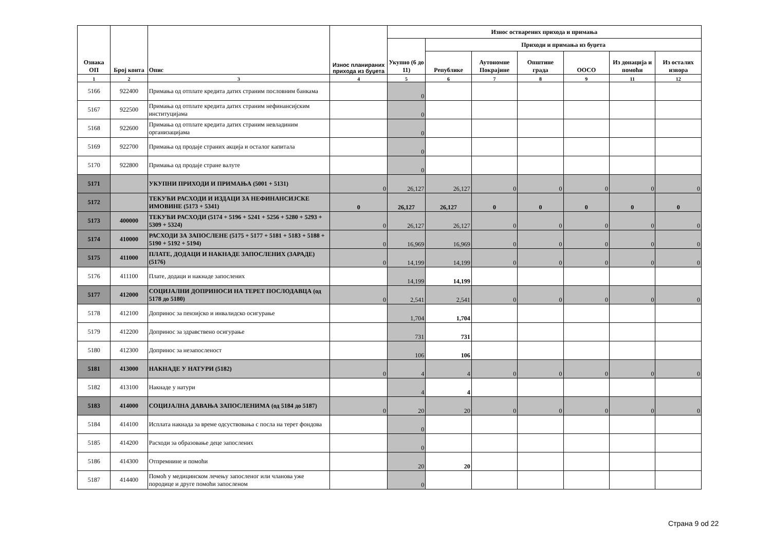| Ознака ОП | Број конта | Опис | Износ планираних прихода из буџета | Износ остварених прихода и примања | | | | | | |
| --- | --- | --- | --- | --- | --- | --- | --- | --- | --- | --- |
| | | | | Укупно (6 до 11) | Приходи и примања из буџета | | | | | |
| | | | | | Републике | Аутономне Покрајине | Општине града | ООСО | Из донација и помоћи | Из осталих извора |
| 1 | 2 | 3 | 4 | 5 | 6 | 7 | 8 | 9 | 11 | 12 |
| 5166 | 922400 | Примања од отплате кредита датих страним пословним банкама | | 0 | | | | | | |
| 5167 | 922500 | Примања од отплате кредита датих страним нефинансијским институцијама | | 0 | | | | | | |
| 5168 | 922600 | Примања од отплате кредита датих страним невладиним организацијама | | 0 | | | | | | |
| 5169 | 922700 | Примања од продаје страних акција и осталог капитала | | 0 | | | | | | |
| 5170 | 922800 | Примања од продаје стране валуте | | 0 | | | | | | |
| 5171 | | УКУПНИ ПРИХОДИ И ПРИМАЊА (5001 + 5131) | 0 | 26,127 | 26,127 | 0 | 0 | 0 | 0 | 0 |
| 5172 | | ТЕКУЋИ РАСХОДИ И ИЗДАЦИ ЗА НЕФИНАНСИЈСКЕ ИМОВИНЕ (5173 + 5341) | 0 | 26,127 | 26,127 | 0 | 0 | 0 | 0 | 0 |
| 5173 | 400000 | ТЕКУЋИ РАСХОДИ (5174 + 5196 + 5241 + 5256 + 5280 + 5293 + 5309 + 5324) | 0 | 26,127 | 26,127 | 0 | 0 | 0 | 0 | 0 |
| 5174 | 410000 | РАСХОДИ ЗА ЗАПОСЛЕНЕ (5175 + 5177 + 5181 + 5183 + 5188 + 5190 + 5192 + 5194) | 0 | 16,969 | 16,969 | 0 | 0 | 0 | 0 | 0 |
| 5175 | 411000 | ПЛАТЕ, ДОДАЦИ И НАКНАДЕ ЗАПОСЛЕНИХ (ЗАРАДЕ) (5176) | 0 | 14,199 | 14,199 | 0 | 0 | 0 | 0 | 0 |
| 5176 | 411100 | Плате, додаци и накнаде запослених | | 14,199 | 14,199 | | | | | |
| 5177 | 412000 | СОЦИЈАЛНИ ДОПРИНОСИ НА ТЕРЕТ ПОСЛОДАВЦА (од 5178 до 5180) | 0 | 2,541 | 2,541 | 0 | 0 | 0 | 0 | 0 |
| 5178 | 412100 | Допринос за пензијско и инвалидско осигурање | | 1,704 | 1,704 | | | | | |
| 5179 | 412200 | Допринос за здравствено осигурање | | 731 | 731 | | | | | |
| 5180 | 412300 | Допринос за незапосленост | | 106 | 106 | | | | | |
| 5181 | 413000 | НАКНАДЕ У НАТУРИ (5182) | 0 | 4 | 4 | 0 | 0 | 0 | 0 | 0 |
| 5182 | 413100 | Накнаде у натури | | 4 | 4 | | | | | |
| 5183 | 414000 | СОЦИЈАЛНА ДАВАЊА ЗАПОСЛЕНИМА (од 5184 до 5187) | 0 | 20 | 20 | 0 | 0 | 0 | 0 | 0 |
| 5184 | 414100 | Исплата накнада за време одсуствовања с посла на терет фондова | | 0 | | | | | | |
| 5185 | 414200 | Расходи за образовање деце запослених | | 0 | | | | | | |
| 5186 | 414300 | Отпремнине и помоћи | | 20 | 20 | | | | | |
| 5187 | 414400 | Помоћ у медицинском лечењу запосленог или чланова уже породице и друге помоћи запосленом | | 0 | | | | | | |
Страна 9 od 22